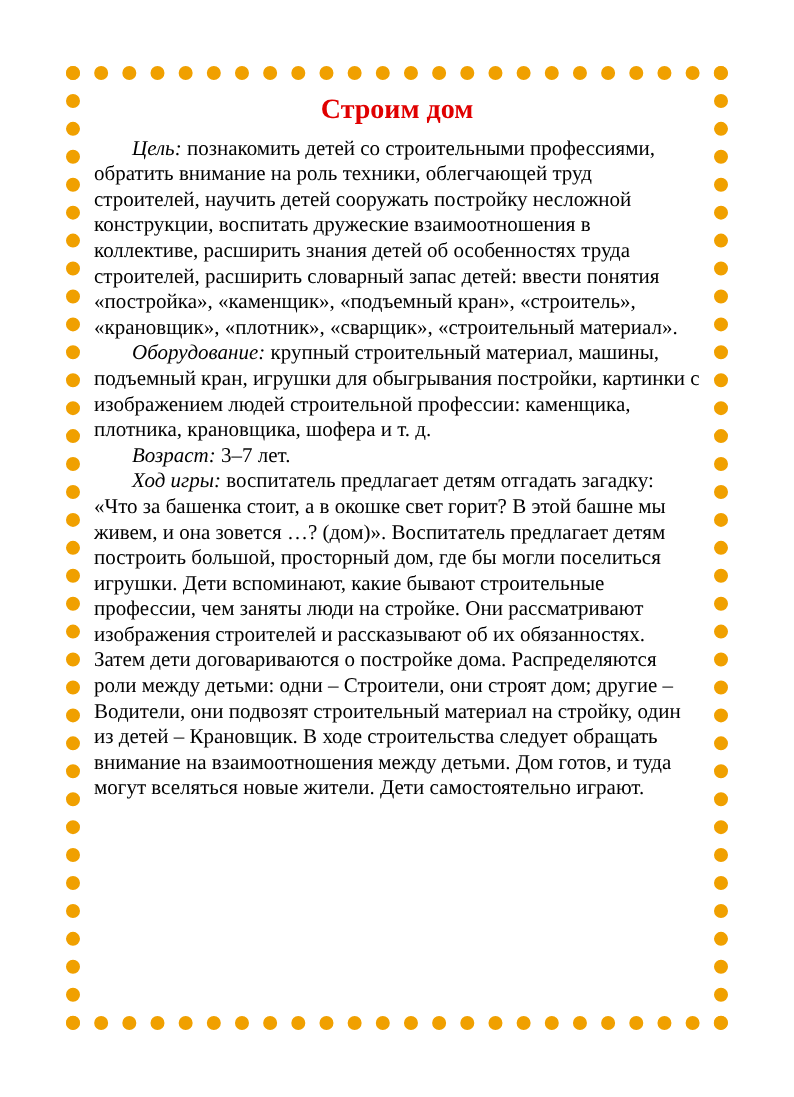Строим дом
Цель: познакомить детей со строительными профессиями, обратить внимание на роль техники, облегчающей труд строителей, научить детей сооружать постройку несложной конструкции, воспитать дружеские взаимоотношения в коллективе, расширить знания детей об особенностях труда строителей, расширить словарный запас детей: ввести понятия «постройка», «каменщик», «подъемный кран», «строитель», «крановщик», «плотник», «сварщик», «строительный материал».
Оборудование: крупный строительный материал, машины, подъемный кран, игрушки для обыгрывания постройки, картинки с изображением людей строительной профессии: каменщика, плотника, крановщика, шофера и т. д.
Возраст: 3–7 лет.
Ход игры: воспитатель предлагает детям отгадать загадку: «Что за башенка стоит, а в окошке свет горит? В этой башне мы живем, и она зовется …? (дом)». Воспитатель предлагает детям построить большой, просторный дом, где бы могли поселиться игрушки. Дети вспоминают, какие бывают строительные профессии, чем заняты люди на стройке. Они рассматривают изображения строителей и рассказывают об их обязанностях. Затем дети договариваются о постройке дома. Распределяются роли между детьми: одни – Строители, они строят дом; другие – Водители, они подвозят строительный материал на стройку, один из детей – Крановщик. В ходе строительства следует обращать внимание на взаимоотношения между детьми. Дом готов, и туда могут вселяться новые жители. Дети самостоятельно играют.